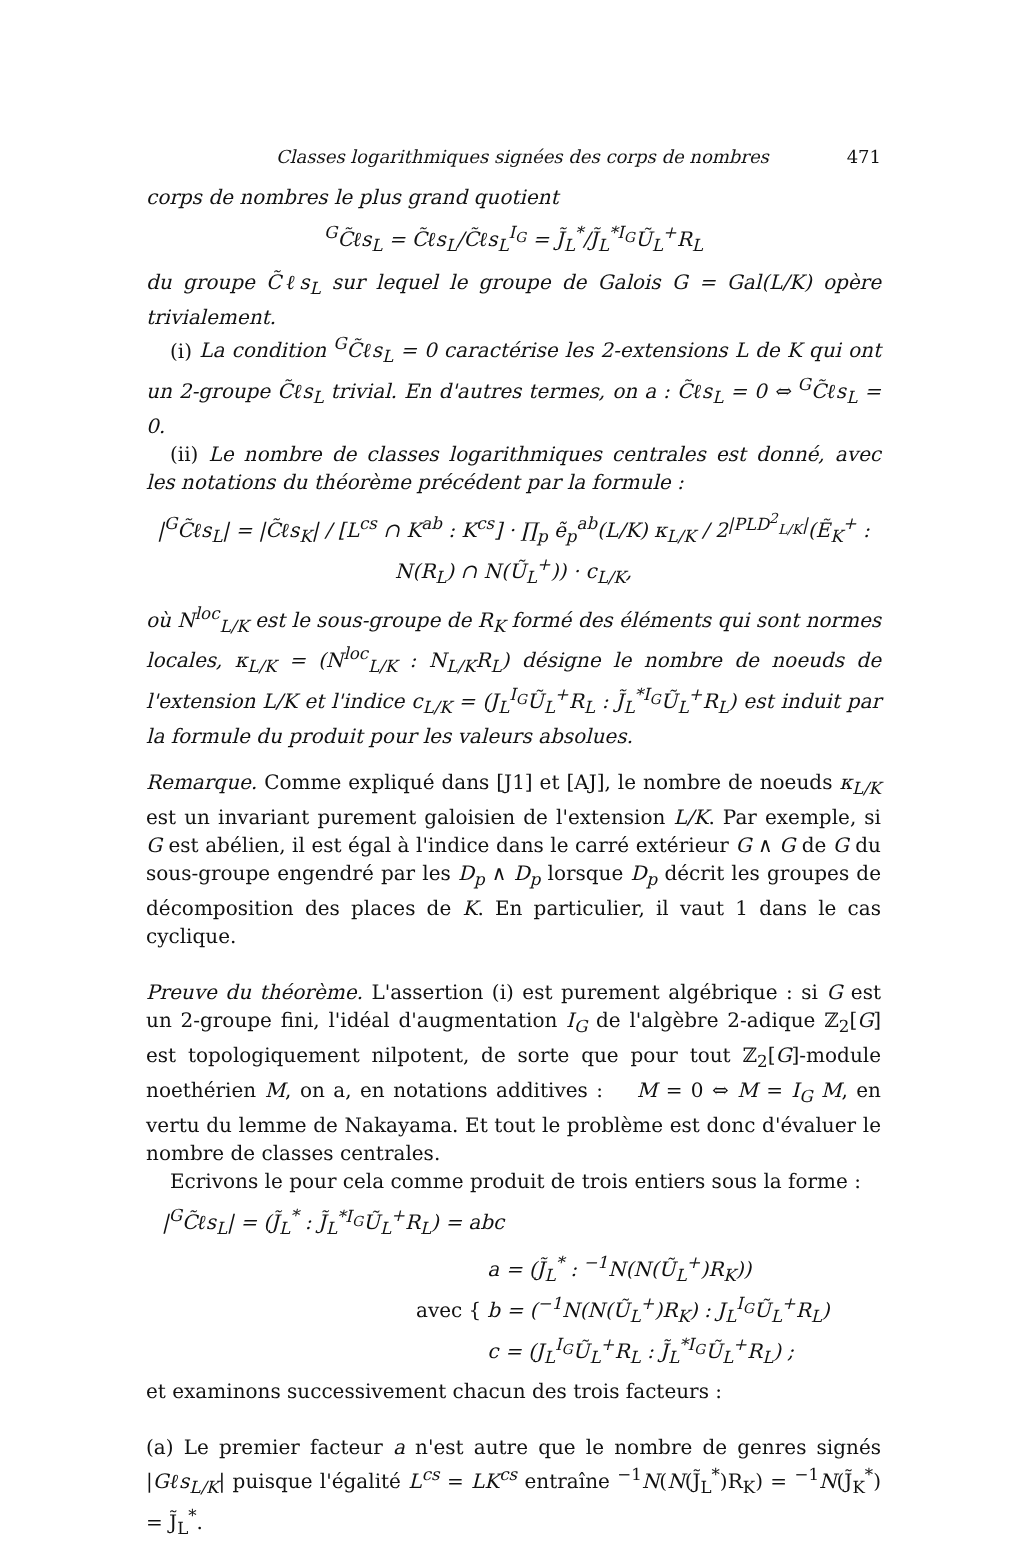Classes logarithmiques signées des corps de nombres 471
corps de nombres le plus grand quotient
<sup>G</sup>C̃ℓs<sub>L</sub> = C̃ℓs<sub>L</sub>/C̃ℓs<sub>L</sub><sup>I<sub>G</sub></sup> = J̃<sub>L</sub><sup>*</sup>/J̃<sub>L</sub><sup>*I<sub>G</sub></sup>Ũ<sub>L</sub><sup>+</sup>R<sub>L</sub>
du groupe C̃ℓs<sub>L</sub> sur lequel le groupe de Galois G = Gal(L/K) opère trivialement.
(i) La condition <sup>G</sup>C̃ℓs<sub>L</sub> = 0 caractérise les 2-extensions L de K qui ont un 2-groupe C̃ℓs<sub>L</sub> trivial. En d'autres termes, on a : C̃ℓs<sub>L</sub> = 0 ⇔ <sup>G</sup>C̃ℓs<sub>L</sub> = 0.
(ii) Le nombre de classes logarithmiques centrales est donné, avec les notations du théorème précédent par la formule :
|<sup>G</sup>C̃ℓs<sub>L</sub>| = |C̃ℓs<sub>K</sub>| / [L<sup>cs</sup> ∩ K<sup>ab</sup> : K<sup>cs</sup>] · ∏<sub>p</sub> ẽ<sub>p</sub><sup>ab</sup>(L/K) κ<sub>L/K</sub> / 2<sup>|PLD<sup>2</sup><sub>L/K</sub>|</sup>(Ẽ<sub>K</sub><sup>+</sup> : N(R<sub>L</sub>) ∩ N(Ũ<sub>L</sub><sup>+</sup>)) · c<sub>L/K</sub>,
où N<sup>loc</sup><sub>L/K</sub> est le sous-groupe de R<sub>K</sub> formé des éléments qui sont normes locales, κ<sub>L/K</sub> = (N<sup>loc</sup><sub>L/K</sub> : N<sub>L/K</sub>R<sub>L</sub>) désigne le nombre de noeuds de l'extension L/K et l'indice c<sub>L/K</sub> = (J<sub>L</sub><sup>I<sub>G</sub></sup>Ũ<sub>L</sub><sup>+</sup>R<sub>L</sub> : J̃<sub>L</sub><sup>*I<sub>G</sub></sup>Ũ<sub>L</sub><sup>+</sup>R<sub>L</sub>) est induit par la formule du produit pour les valeurs absolues.
Remarque. Comme expliqué dans [J1] et [AJ], le nombre de noeuds κ<sub>L/K</sub> est un invariant purement galoisien de l'extension L/K. Par exemple, si G est abélien, il est égal à l'indice dans le carré extérieur G ∧ G de G du sous-groupe engendré par les D<sub>p</sub> ∧ D<sub>p</sub> lorsque D<sub>p</sub> décrit les groupes de décomposition des places de K. En particulier, il vaut 1 dans le cas cyclique.
Preuve du théorème. L'assertion (i) est purement algébrique : si G est un 2-groupe fini, l'idéal d'augmentation I<sub>G</sub> de l'algèbre 2-adique ℤ<sub>2</sub>[G] est topologiquement nilpotent, de sorte que pour tout ℤ<sub>2</sub>[G]-module noethérien M, on a, en notations additives : M = 0 ⇔ M = I<sub>G</sub> M, en vertu du lemme de Nakayama. Et tout le problème est donc d'évaluer le nombre de classes centrales.
Ecrivons le pour cela comme produit de trois entiers sous la forme :
|<sup>G</sup>C̃ℓs<sub>L</sub>| = (J̃<sub>L</sub><sup>*</sup> : J̃<sub>L</sub><sup>*I<sub>G</sub></sup>Ũ<sub>L</sub><sup>+</sup>R<sub>L</sub>) = abc
avec {
a = (J̃<sub>L</sub><sup>*</sup> : <sup>−1</sup>N(N(Ũ<sub>L</sub><sup>+</sup>)R<sub>K</sub>))
b = (<sup>−1</sup>N(N(Ũ<sub>L</sub><sup>+</sup>)R<sub>K</sub>) : J<sub>L</sub><sup>I<sub>G</sub></sup>Ũ<sub>L</sub><sup>+</sup>R<sub>L</sub>)
c = (J<sub>L</sub><sup>I<sub>G</sub></sup>Ũ<sub>L</sub><sup>+</sup>R<sub>L</sub> : J̃<sub>L</sub><sup>*I<sub>G</sub></sup>Ũ<sub>L</sub><sup>+</sup>R<sub>L</sub>) ;
et examinons successivement chacun des trois facteurs :
(a) Le premier facteur a n'est autre que le nombre de genres signés |Gℓs<sub>L/K</sub>| puisque l'égalité L<sup>cs</sup> = LK<sup>cs</sup> entraîne <sup>−1</sup>N(N(J̃<sub>L</sub><sup>*</sup>)R<sub>K</sub>) = <sup>−1</sup>N(J̃<sub>K</sub><sup>*</sup>) = J̃<sub>L</sub><sup>*</sup>.